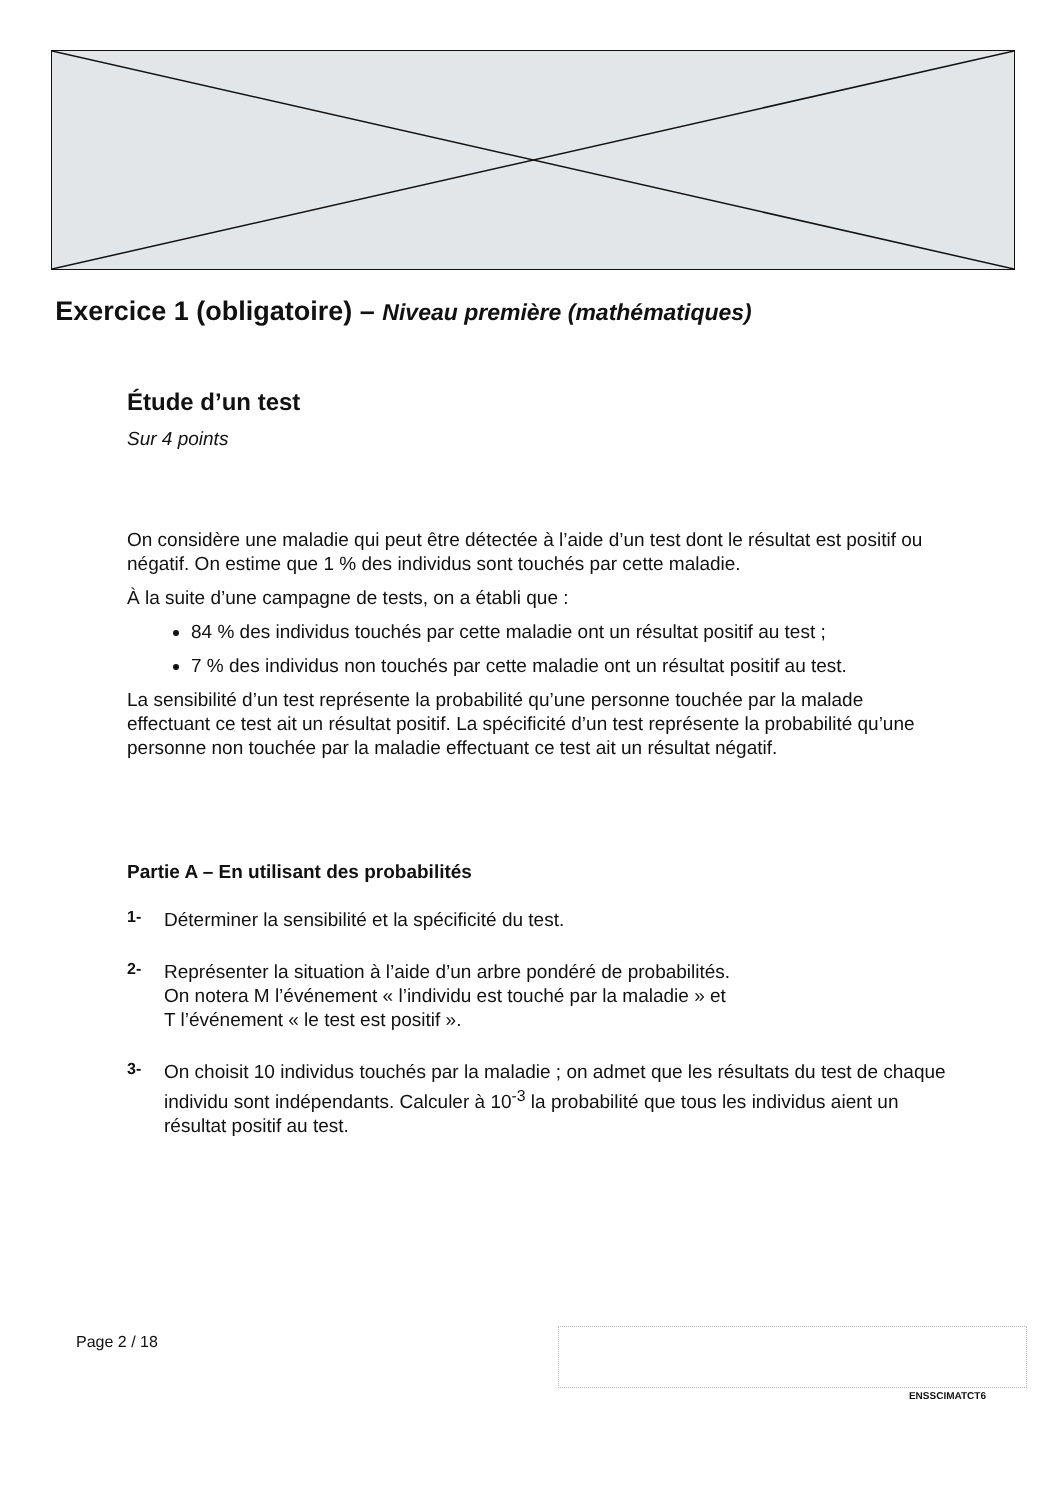Exercice 1 (obligatoire) – Niveau première (mathématiques)
Étude d’un test
Sur 4 points
On considère une maladie qui peut être détectée à l’aide d’un test dont le résultat est positif ou négatif. On estime que 1 % des individus sont touchés par cette maladie.
À la suite d’une campagne de tests, on a établi que :
84 % des individus touchés par cette maladie ont un résultat positif au test ;
7 % des individus non touchés par cette maladie ont un résultat positif au test.
La sensibilité d’un test représente la probabilité qu’une personne touchée par la malade effectuant ce test ait un résultat positif. La spécificité d’un test représente la probabilité qu’une personne non touchée par la maladie effectuant ce test ait un résultat négatif.
Partie A – En utilisant des probabilités
1-
Déterminer la sensibilité et la spécificité du test.
2-
Représenter la situation à l’aide d’un arbre pondéré de probabilités.
On notera M l’événement « l’individu est touché par la maladie » et
T l’événement « le test est positif ».
3-
On choisit 10 individus touchés par la maladie ; on admet que les résultats du test de chaque individu sont indépendants. Calculer à 10<sup>-3</sup> la probabilité que tous les individus aient un résultat positif au test.
Page 2 / 18
ENSSCIMATCT6